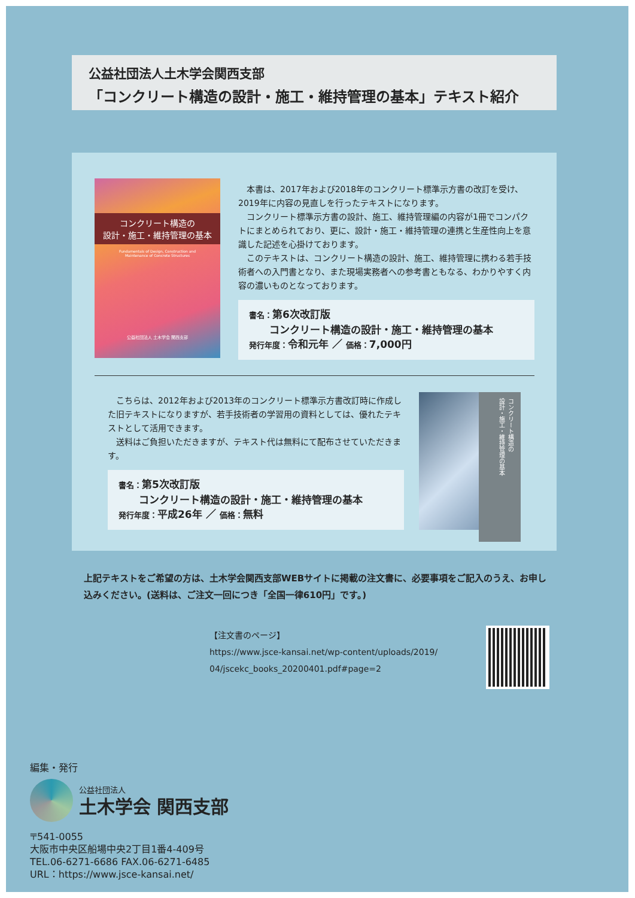公益社団法人土木学会関西支部
「コンクリート構造の設計・施工・維持管理の基本」テキスト紹介
コンクリート構造の
設計・施工・維持管理の基本
Fundamentals of Design, Construction and
Maintenance of Concrete Structures
公益社団法人 土木学会 関西支部
本書は、2017年および2018年のコンクリート標準示方書の改訂を受け、2019年に内容の見直しを行ったテキストになります。
コンクリート標準示方書の設計、施工、維持管理編の内容が1冊でコンパクトにまとめられており、更に、設計・施工・維持管理の連携と生産性向上を意識した記述を心掛けております。
このテキストは、コンクリート構造の設計、施工、維持管理に携わる若手技術者への入門書となり、また現場実務者への参考書ともなる、わかりやすく内容の濃いものとなっております。
書名：第6次改訂版
  コンクリート構造の設計・施工・維持管理の基本
発行年度：令和元年 ／ 価格：7,000円
こちらは、2012年および2013年のコンクリート標準示方書改訂時に作成した旧テキストになりますが、若手技術者の学習用の資料としては、優れたテキストとして活用できます。
送料はご負担いただきますが、テキスト代は無料にて配布させていただきます。
書名：第5次改訂版
  コンクリート構造の設計・施工・維持管理の基本
発行年度：平成26年 ／ 価格：無料
コンクリート構造の
設計・施工・維持管理の基本
上記テキストをご希望の方は、土木学会関西支部WEBサイトに掲載の注文書に、必要事項をご記入のうえ、お申し込みください。(送料は、ご注文一回につき「全国一律610円」です。)
【注文書のページ】
https://www.jsce-kansai.net/wp-content/uploads/2019/
04/jscekc_books_20200401.pdf#page=2
編集・発行
公益社団法人
土木学会 関西支部
〒541-0055
大阪市中央区船場中央2丁目1番4-409号
TEL.06-6271-6686 FAX.06-6271-6485
URL：https://www.jsce-kansai.net/